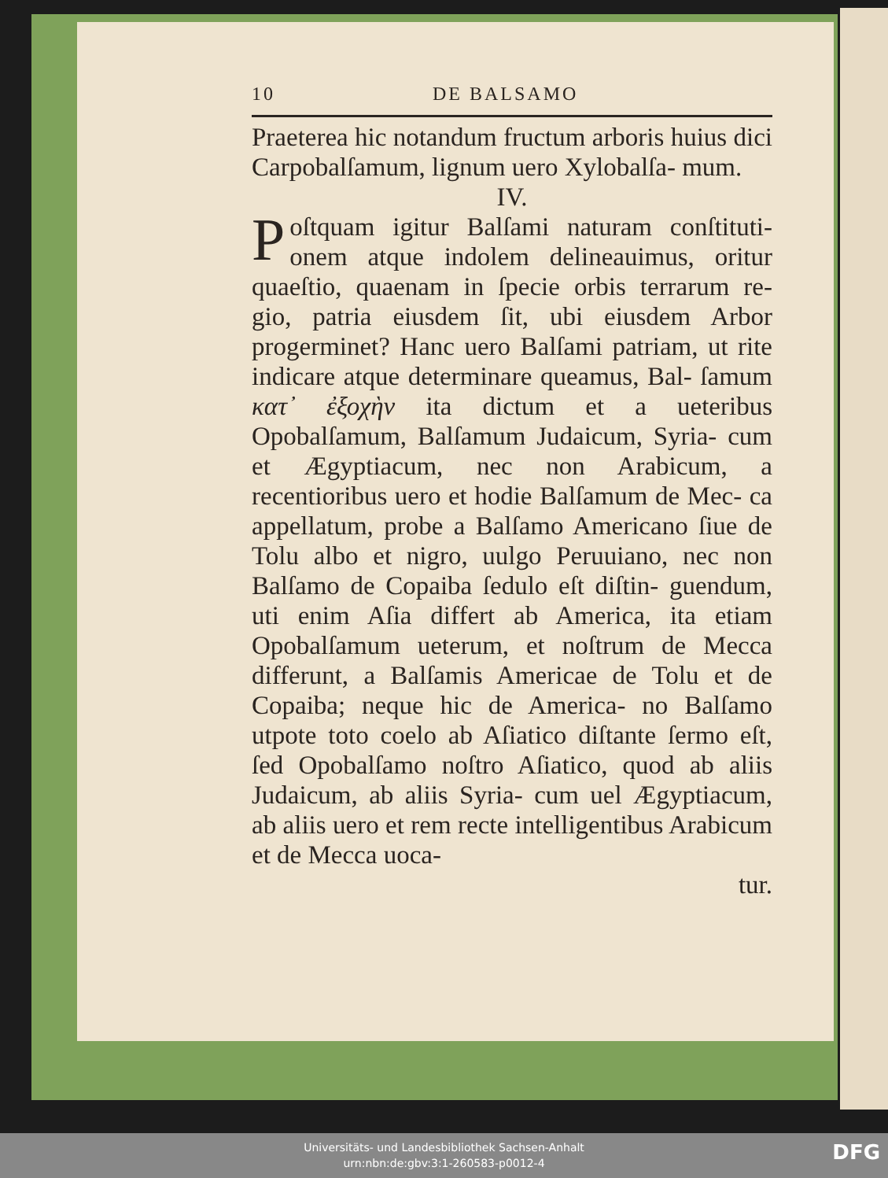10 DE BALSAMO
Praeterea hic notandum fructum arboris huius dici Carpobalſamum, lignum uero Xylobalſa- mum.
IV.
Poſtquam igitur Balſami naturam conſtituti- onem atque indolem delineauimus, oritur quaeſtio, quaenam in ſpecie orbis terrarum re- gio, patria eiusdem ſit, ubi eiusdem Arbor progerminet? Hanc uero Balſami patriam, ut rite indicare atque determinare queamus, Bal- ſamum κατ᾽ ἐξοχὴν ita dictum et a ueteribus Opobalſamum, Balſamum Judaicum, Syria- cum et Ægyptiacum, nec non Arabicum, a recentioribus uero et hodie Balſamum de Mec- ca appellatum, probe a Balſamo Americano ſiue de Tolu albo et nigro, uulgo Peruuiano, nec non Balſamo de Copaiba ſedulo eſt diſtin- guendum, uti enim Aſia differt ab America, ita etiam Opobalſamum ueterum, et noſtrum de Mecca differunt, a Balſamis Americae de Tolu et de Copaiba; neque hic de America- no Balſamo utpote toto coelo ab Aſiatico diſtante ſermo eſt, ſed Opobalſamo noſtro Aſiatico, quod ab aliis Judaicum, ab aliis Syria- cum uel Ægyptiacum, ab aliis uero et rem recte intelligentibus Arabicum et de Mecca uoca-
tur.
Universitäts- und Landesbibliothek Sachsen-Anhalt
urn:nbn:de:gbv:3:1-260583-p0012-4
DFG